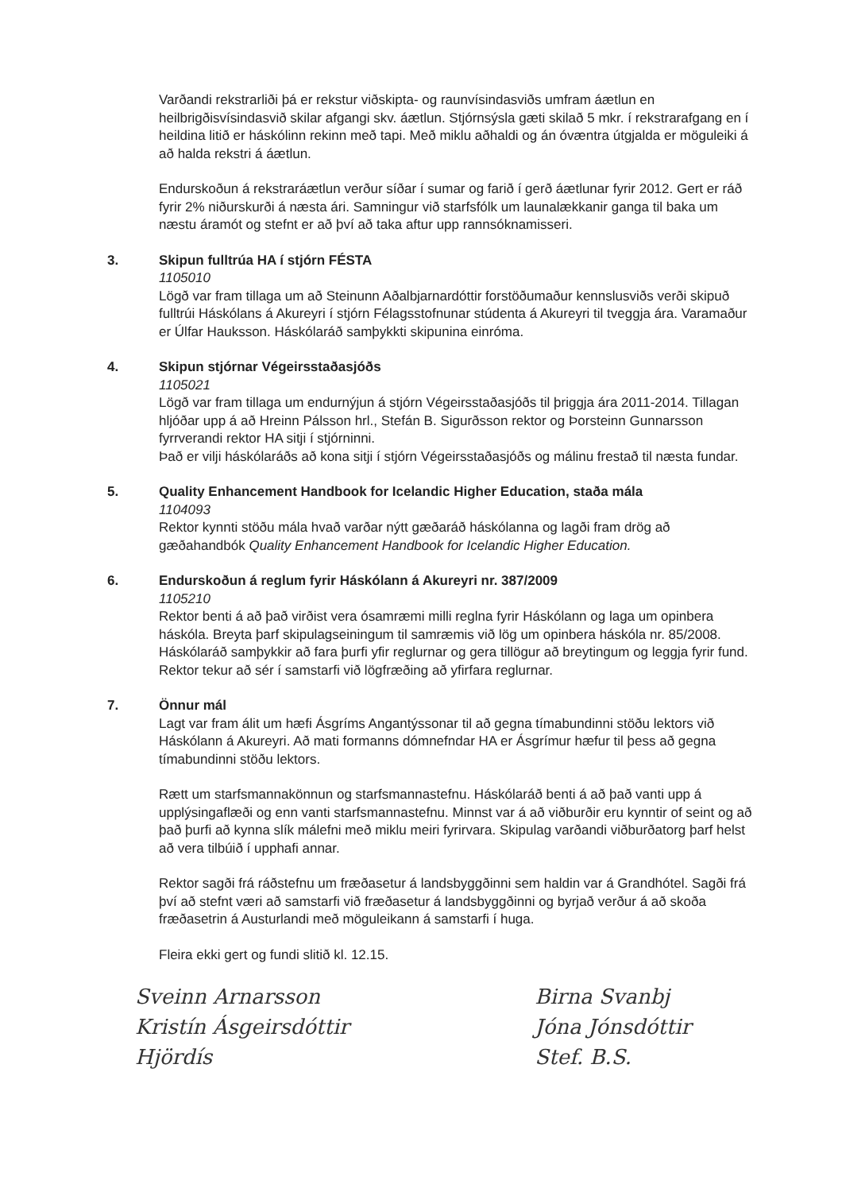Varðandi rekstrarliði þá er rekstur viðskipta- og raunvísindasviðs umfram áætlun en heilbrigðisvísindasvið skilar afgangi skv. áætlun. Stjórnsýsla gæti skilað 5 mkr. í rekstrarafgang en í heildina litið er háskólinn rekinn með tapi. Með miklu aðhaldi og án óvæntra útgjalda er möguleiki á að halda rekstri á áætlun.
Endurskoðun á rekstraráætlun verður síðar í sumar og farið í gerð áætlunar fyrir 2012. Gert er ráð fyrir 2% niðurskurði á næsta ári. Samningur við starfsfólk um launalækkanir ganga til baka um næstu áramót og stefnt er að því að taka aftur upp rannsóknamisseri.
3. Skipun fulltrúa HA í stjórn FÉSTA
1105010
Lögð var fram tillaga um að Steinunn Aðalbjarnardóttir forstöðumaður kennslusviðs verði skipuð fulltrúi Háskólans á Akureyri í stjórn Félagsstofnunar stúdenta á Akureyri til tveggja ára. Varamaður er Úlfar Hauksson. Háskólaráð samþykkti skipunina einróma.
4. Skipun stjórnar Végeirsstaðasjóðs
1105021
Lögð var fram tillaga um endurnýjun á stjórn Végeirsstaðasjóðs til þriggja ára 2011-2014. Tillagan hljóðar upp á að Hreinn Pálsson hrl., Stefán B. Sigurðsson rektor og Þorsteinn Gunnarsson fyrrverandi rektor HA sitji í stjórninni.
Það er vilji háskólaráðs að kona sitji í stjórn Végeirsstaðasjóðs og málinu frestað til næsta fundar.
5. Quality Enhancement Handbook for Icelandic Higher Education, staða mála
1104093
Rektor kynnti stöðu mála hvað varðar nýtt gæðaráð háskólanna og lagði fram drög að gæðahandbók Quality Enhancement Handbook for Icelandic Higher Education.
6. Endurskoðun á reglum fyrir Háskólann á Akureyri nr. 387/2009
1105210
Rektor benti á að það virðist vera ósamræmi milli reglna fyrir Háskólann og laga um opinbera háskóla. Breyta þarf skipulagseiningum til samræmis við lög um opinbera háskóla nr. 85/2008. Háskólaráð samþykkir að fara þurfi yfir reglurnar og gera tillögur að breytingum og leggja fyrir fund. Rektor tekur að sér í samstarfi við lögfræðing að yfirfara reglurnar.
7. Önnur mál
Lagt var fram álit um hæfi Ásgríms Angantýssonar til að gegna tímabundinni stöðu lektors við Háskólann á Akureyri. Að mati formanns dómnefndar HA er Ásgrímur hæfur til þess að gegna tímabundinni stöðu lektors.
Rætt um starfsmannakönnun og starfsmannastefnu. Háskólaráð benti á að það vanti upp á upplýsingaflæði og enn vanti starfsmannastefnu. Minnst var á að viðburðir eru kynntir of seint og að það þurfi að kynna slík málefni með miklu meiri fyrirvara. Skipulag varðandi viðburðatorg þarf helst að vera tilbúið í upphafi annar.
Rektor sagði frá ráðstefnu um fræðasetur á landsbyggðinni sem haldin var á Grandhótel. Sagði frá því að stefnt væri að samstarfi við fræðasetur á landsbyggðinni og byrjað verður á að skoða fræðasetrin á Austurlandi með möguleikann á samstarfi í huga.
Fleira ekki gert og fundi slitið kl. 12.15.
Sveinn Arnarsson
Kristín Ásgeirsdóttir
Hjördís
Birna Svanbj
Jóna Jónsdóttir
Stef. B.S.